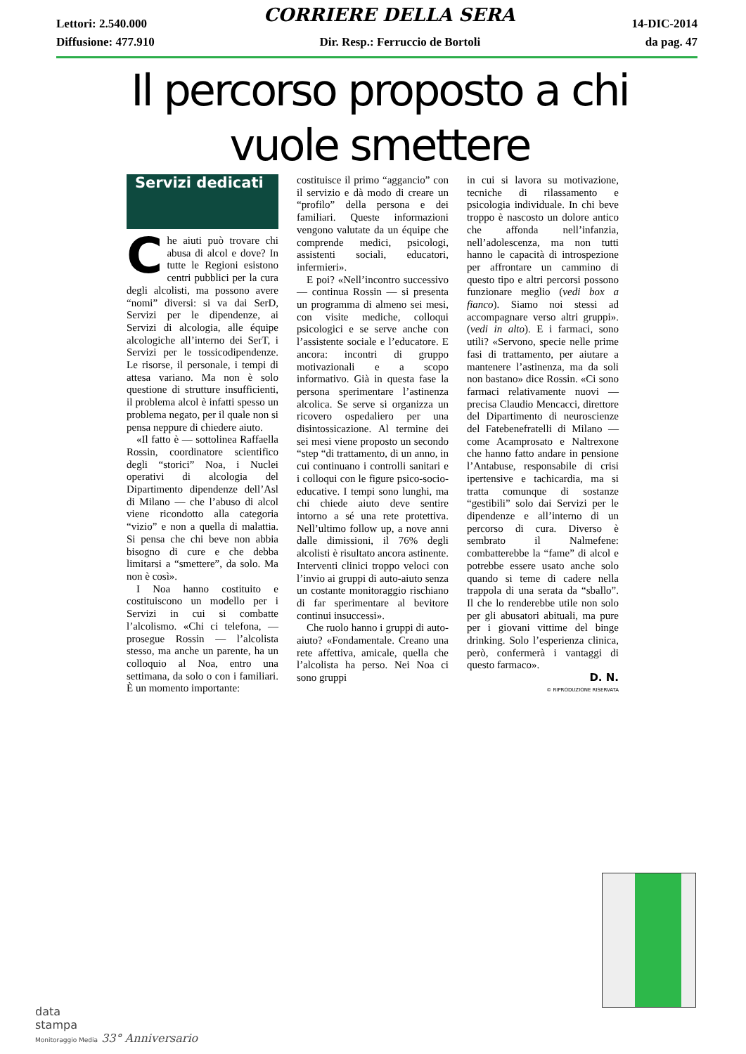Lettori: 2.540.000 CORRIERE DELLA SERA 14-DIC-2014
Diffusione: 477.910 Dir. Resp.: Ferruccio de Bortoli da pag. 47
Il percorso proposto a chi vuole smettere
Servizi dedicati
Che aiuti può trovare chi abusa di alcol e dove? In tutte le Regioni esistono centri pubblici per la cura degli alcolisti, ma possono avere “nomi” diversi: si va dai SerD, Servizi per le dipendenze, ai Servizi di alcologia, alle équipe alcologiche all’interno dei SerT, i Servizi per le tossicodipendenze. Le risorse, il personale, i tempi di attesa variano. Ma non è solo questione di strutture insufficienti, il problema alcol è infatti spesso un problema negato, per il quale non si pensa neppure di chiedere aiuto.
«Il fatto è — sottolinea Raffaella Rossin, coordinatore scientifico degli “storici” Noa, i Nuclei operativi di alcologia del Dipartimento dipendenze dell’Asl di Milano — che l’abuso di alcol viene ricondotto alla categoria “vizio” e non a quella di malattia. Si pensa che chi beve non abbia bisogno di cure e che debba limitarsi a “smettere”, da solo. Ma non è così».
I Noa hanno costituito e costituiscono un modello per i Servizi in cui si combatte l’alcolismo. «Chi ci telefona, — prosegue Rossin — l’alcolista stesso, ma anche un parente, ha un colloquio al Noa, entro una settimana, da solo o con i familiari. È un momento importante:
costituisce il primo “aggancio” con il servizio e dà modo di creare un “profilo” della persona e dei familiari. Queste informazioni vengono valutate da un équipe che comprende medici, psicologi, assistenti sociali, educatori, infermieri».
E poi? «Nell’incontro successivo — continua Rossin — si presenta un programma di almeno sei mesi, con visite mediche, colloqui psicologici e se serve anche con l’assistente sociale e l’educatore. E ancora: incontri di gruppo motivazionali e a scopo informativo. Già in questa fase la persona sperimentare l’astinenza alcolica. Se serve si organizza un ricovero ospedaliero per una disintossicazione. Al termine dei sei mesi viene proposto un secondo “step “di trattamento, di un anno, in cui continuano i controlli sanitari e i colloqui con le figure psico-socio-educative. I tempi sono lunghi, ma chi chiede aiuto deve sentire intorno a sé una rete protettiva. Nell’ultimo follow up, a nove anni dalle dimissioni, il 76% degli alcolisti è risultato ancora astinente. Interventi clinici troppo veloci con l’invio ai gruppi di auto-aiuto senza un costante monitoraggio rischiano di far sperimentare al bevitore continui insuccessi».
Che ruolo hanno i gruppi di auto-aiuto? «Fondamentale. Creano una rete affettiva, amicale, quella che l’alcolista ha perso. Nei Noa ci sono gruppi
in cui si lavora su motivazione, tecniche di rilassamento e psicologia individuale. In chi beve troppo è nascosto un dolore antico che affonda nell’infanzia, nell’adolescenza, ma non tutti hanno le capacità di introspezione per affrontare un cammino di questo tipo e altri percorsi possono funzionare meglio (vedi box a fianco). Siamo noi stessi ad accompagnare verso altri gruppi». (vedi in alto). E i farmaci, sono utili? «Servono, specie nelle prime fasi di trattamento, per aiutare a mantenere l’astinenza, ma da soli non bastano» dice Rossin. «Ci sono farmaci relativamente nuovi — precisa Claudio Mencacci, direttore del Dipartimento di neuroscienze del Fatebenefratelli di Milano — come Acamprosato e Naltrexone che hanno fatto andare in pensione l’Antabuse, responsabile di crisi ipertensive e tachicardia, ma si tratta comunque di sostanze “gestibili” solo dai Servizi per le dipendenze e all’interno di un percorso di cura. Diverso è sembrato il Nalmefene: combatterebbe la “fame” di alcol e potrebbe essere usato anche solo quando si teme di cadere nella trappola di una serata da “sballo”. Il che lo renderebbe utile non solo per gli abusatori abituali, ma pure per i giovani vittime del binge drinking. Solo l’esperienza clinica, però, confermerà i vantaggi di questo farmaco».
D. N.
© RIPRODUZIONE RISERVATA
data
stampa
Monitoraggio Media 33° Anniversario